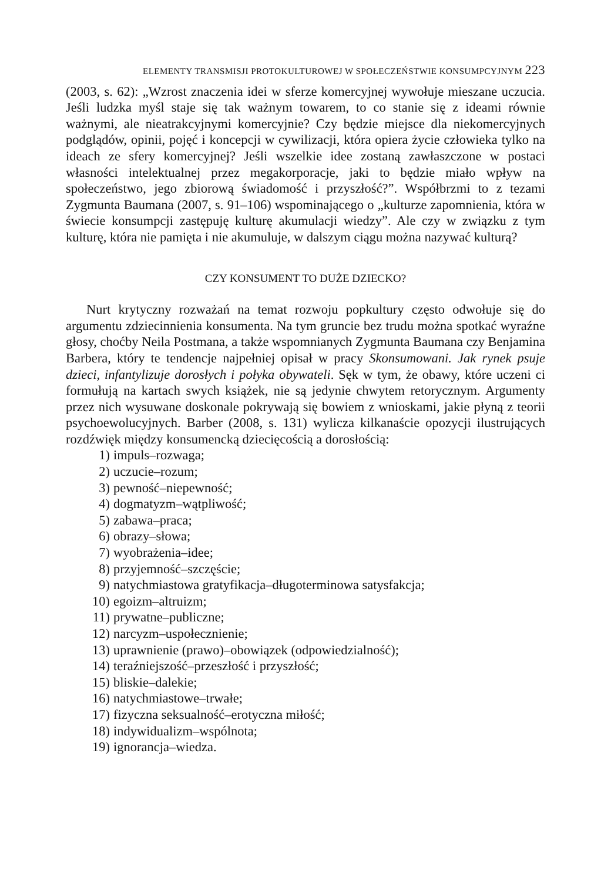ELEMENTY TRANSMISJI PROTOKULTUROWEJ W SPOŁECZEŃSTWIE KONSUMPCYJNYM 223
(2003, s. 62): „Wzrost znaczenia idei w sferze komercyjnej wywołuje mieszane uczucia. Jeśli ludzka myśl staje się tak ważnym towarem, to co stanie się z ideami równie ważnymi, ale nieatrakcyjnymi komercyjnie? Czy będzie miejsce dla niekomercyjnych podglądów, opinii, pojęć i koncepcji w cywilizacji, która opiera życie człowieka tylko na ideach ze sfery komercyjnej? Jeśli wszelkie idee zostaną zawłaszczone w postaci własności intelektualnej przez megakorporacje, jaki to będzie miało wpływ na społeczeństwo, jego zbiorową świadomość i przyszłość?”. Współbrzmi to z tezami Zygmunta Baumana (2007, s. 91–106) wspominającego o „kulturze zapomnienia, która w świecie konsumpcji zastępuję kulturę akumulacji wiedzy”. Ale czy w związku z tym kulturę, która nie pamięta i nie akumuluje, w dalszym ciągu można nazywać kulturą?
CZY KONSUMENT TO DUŻE DZIECKO?
Nurt krytyczny rozważań na temat rozwoju popkultury często odwołuje się do argumentu zdziecinnienia konsumenta. Na tym gruncie bez trudu można spotkać wyraźne głosy, choćby Neila Postmana, a także wspomnianych Zygmunta Baumana czy Benjamina Barbera, który te tendencje najpełniej opisał w pracy Skonsumowani. Jak rynek psuje dzieci, infantylizuje dorosłych i połyka obywateli. Sęk w tym, że obawy, które uczeni ci formułują na kartach swych książek, nie są jedynie chwytem retorycznym. Argumenty przez nich wysuwane doskonale pokrywają się bowiem z wnioskami, jakie płyną z teorii psychoewolucyjnych. Barber (2008, s. 131) wylicza kilkanaście opozycji ilustrujących rozdźwięk między konsumencką dziecięcością a dorosłością:
1) impuls–rozwaga;
2) uczucie–rozum;
3) pewność–niepewność;
4) dogmatyzm–wątpliwość;
5) zabawa–praca;
6) obrazy–słowa;
7) wyobrażenia–idee;
8) przyjemność–szczęście;
9) natychmiastowa gratyfikacja–długoterminowa satysfakcja;
10) egoizm–altruizm;
11) prywatne–publiczne;
12) narcyzm–uspołecznienie;
13) uprawnienie (prawo)–obowiązek (odpowiedzialność);
14) teraźniejszość–przeszłość i przyszłość;
15) bliskie–dalekie;
16) natychmiastowe–trwałe;
17) fizyczna seksualność–erotyczna miłość;
18) indywidualizm–wspólnota;
19) ignorancja–wiedza.